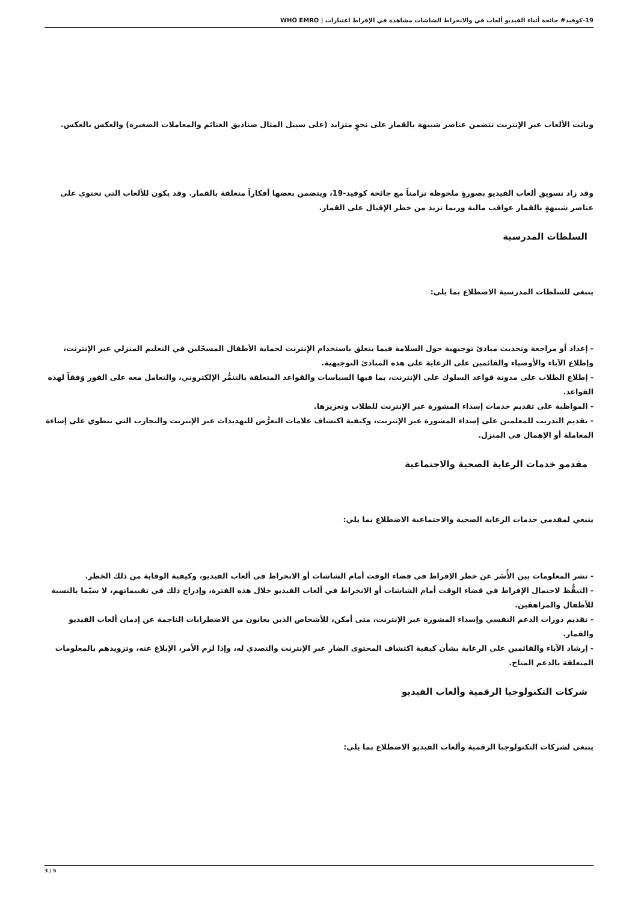19-كوفيد# جائحة أثناء الفيديو ألعاب في والانخراط الشاشات مشاهدة في الإفراط اعتبارات | WHO EMRO
وباتت الألعاب عبر الإنترنت تتضمن عناصر شبيهة بالقمار على نحوٍ متزايد (على سبيل المثال صناديق الغنائم والمعاملات الصغيرة) والعكس بالعكس.
وقد زاد تسويق ألعاب الفيديو بصورةٍ ملحوظة تزامناً مع جائحة كوفيد-19، ويتضمن بعضها أفكاراً متعلقة بالقمار. وقد يكون للألعاب التي تحتوي على عناصر شبيهةٍ بالقمار عواقب مالية وربما تزيد من خطر الإقبال على القمار.
السلطات المدرسية
ينبغي للسلطات المدرسية الاضطلاع بما يلي:
- إعداد أو مراجعة وتحديث مبادئ توجيهية حول السلامة فيما يتعلق باستخدام الإنترنت لحماية الأطفال المسجّلين في التعليم المنزلي عبر الإنترنت، وإطلاع الآباء والأوصياء والقائمين على الرعاية على هذه المبادئ التوجيهية.
- إطلاع الطلاب على مدونة قواعد السلوك على الإنترنت، بما فيها السياسات والقواعد المتعلقة بالتنمُّر الإلكتروني، والتعامل معه على الفور وَفقاً لهذه القواعد.
- المواظبة على تقديم خدمات إسداء المشورة عبر الإنترنت للطلاب وتعزيزها.
- تقديم التدريب للمعلمين على إسداء المشورة عبر الإنترنت، وكيفية اكتشاف علامات التعرُّض للتهديدات عبر الإنترنت والتجارب التي تنطوي على إساءة المعاملة أو الإهمال في المنزل.
مقدمو خدمات الرعاية الصحية والاجتماعية
ينبغي لمقدمي خدمات الرعاية الصحية والاجتماعية الاضطلاع بما يلي:
- نشر المعلومات بين الأُسَر عن خطر الإفراط في قضاء الوقت أمام الشاشات أو الانخراط في ألعاب الفيديو، وكيفية الوقاية من ذلك الخطر.
- التيقُّظ لاحتمال الإفراط في قضاء الوقت أمام الشاشات أو الانخراط في ألعاب الفيديو خلال هذه الفترة، وإدراج ذلك في تقييماتهم، لا سيّما بالنسبة للأطفال والمراهقين.
- تقديم دورات الدعم النفسي وإسداء المشورة عبر الإنترنت، متى أمكن، للأشخاص الذين يعانون من الاضطرابات الناجمة عن إدمان ألعاب الفيديو والقمار.
- إرشاد الآباء والقائمين على الرعاية بشأن كيفية اكتشاف المحتوى الضار عبر الإنترنت والتصدي له، وإذا لزم الأمر، الإبلاغ عنه، وتزويدهم بالمعلومات المتعلقة بالدعم المتاح.
شركات التكنولوجيا الرقمية وألعاب الفيديو
ينبغي لشركات التكنولوجيا الرقمية وألعاب الفيديو الاضطلاع بما يلي:
3 / 5